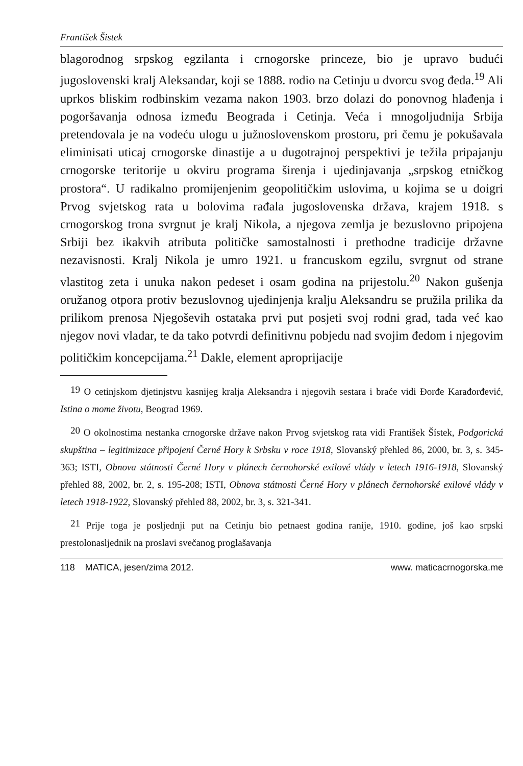František Šistek
blagorodnog srpskog egzilanta i crnogorske princeze, bio je upravo budući jugoslovenski kralj Aleksandar, koji se 1888. rodio na Cetinju u dvorcu svog đeda.<sup>19</sup> Ali uprkos bliskim rodbinskim vezama nakon 1903. brzo dolazi do ponovnog hlađenja i pogoršavanja odnosa između Beograda i Cetinja. Veća i mnogoljudnija Srbija pretendovala je na vodeću ulogu u južnoslovenskom prostoru, pri čemu je pokušavala eliminisati uticaj crnogorske dinastije a u dugotrajnoj perspektivi je težila pripajanju crnogorske teritorije u okviru programa širenja i ujedinjavanja „srpskog etničkog prostora“. U radikalno promijenjenim geopolitičkim uslovima, u kojima se u doigri Prvog svjetskog rata u bolovima rađala jugoslovenska država, krajem 1918. s crnogorskog trona svrgnut je kralj Nikola, a njegova zemlja je bezuslovno pripojena Srbiji bez ikakvih atributa političke samostalnosti i prethodne tradicije državne nezavisnosti. Kralj Nikola je umro 1921. u francuskom egzilu, svrgnut od strane vlastitog zeta i unuka nakon pedeset i osam godina na prijestolu.<sup>20</sup> Nakon gušenja oružanog otpora protiv bezuslovnog ujedinjenja kralju Aleksandru se pružila prilika da prilikom prenosa Njegoševih ostataka prvi put posjeti svoj rodni grad, tada već kao njegov novi vladar, te da tako potvrdi definitivnu pobjedu nad svojim đedom i njegovim političkim koncepcijama.<sup>21</sup> Dakle, element aproprijacije
<sup>19</sup> O cetinjskom djetinjstvu kasnijeg kralja Aleksandra i njegovih sestara i braće vidi Đorđe Karađorđević, Istina o mome životu, Beograd 1969.
<sup>20</sup> O okolnostima nestanka crnogorske države nakon Prvog svjetskog rata vidi František Šístek, Podgorická skupština – legitimizace připojení Černé Hory k Srbsku v roce 1918, Slovanský přehled 86, 2000, br. 3, s. 345-363; ISTI, Obnova státnosti Černé Hory v plánech černohorské exilové vlády v letech 1916-1918, Slovanský přehled 88, 2002, br. 2, s. 195-208; ISTI, Obnova státnosti Černé Hory v plánech černohorské exilové vlády v letech 1918-1922, Slovanský přehled 88, 2002, br. 3, s. 321-341.
<sup>21</sup> Prije toga je posljednji put na Cetinju bio petnaest godina ranije, 1910. godine, još kao srpski prestolonasljednik na proslavi svečanog proglašavanja
118 MATICA, jesen/zima 2012. www. maticacrnogorska.me